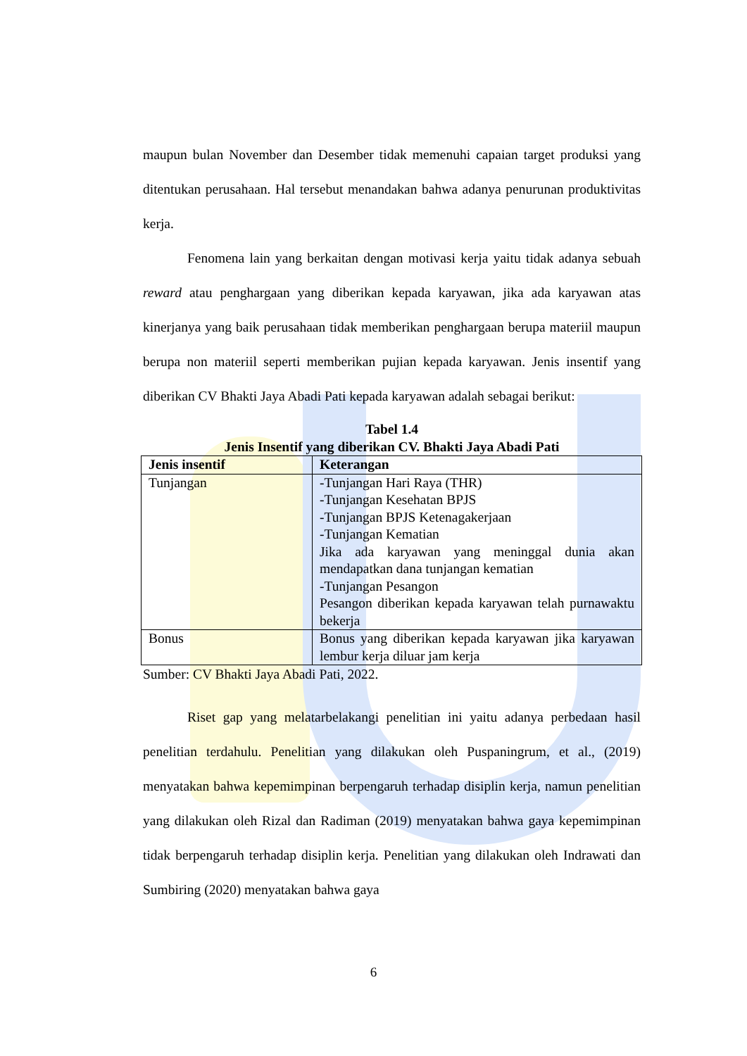maupun bulan November dan Desember tidak memenuhi capaian target produksi yang ditentukan perusahaan. Hal tersebut menandakan bahwa adanya penurunan produktivitas kerja.
Fenomena lain yang berkaitan dengan motivasi kerja yaitu tidak adanya sebuah reward atau penghargaan yang diberikan kepada karyawan, jika ada karyawan atas kinerjanya yang baik perusahaan tidak memberikan penghargaan berupa materiil maupun berupa non materiil seperti memberikan pujian kepada karyawan. Jenis insentif yang diberikan CV Bhakti Jaya Abadi Pati kepada karyawan adalah sebagai berikut:
Tabel 1.4
Jenis Insentif yang diberikan CV. Bhakti Jaya Abadi Pati
| Jenis insentif | Keterangan |
| --- | --- |
| Tunjangan | -Tunjangan Hari Raya (THR) -Tunjangan Kesehatan BPJS -Tunjangan BPJS Ketenagakerjaan -Tunjangan Kematian Jika ada karyawan yang meninggal dunia akan mendapatkan dana tunjangan kematian -Tunjangan Pesangon Pesangon diberikan kepada karyawan telah purnawaktu bekerja |
| Bonus | Bonus yang diberikan kepada karyawan jika karyawan lembur kerja diluar jam kerja |
Sumber: CV Bhakti Jaya Abadi Pati, 2022.
Riset gap yang melatarbelakangi penelitian ini yaitu adanya perbedaan hasil penelitian terdahulu. Penelitian yang dilakukan oleh Puspaningrum, et al., (2019) menyatakan bahwa kepemimpinan berpengaruh terhadap disiplin kerja, namun penelitian yang dilakukan oleh Rizal dan Radiman (2019) menyatakan bahwa gaya kepemimpinan tidak berpengaruh terhadap disiplin kerja. Penelitian yang dilakukan oleh Indrawati dan Sumbiring (2020) menyatakan bahwa gaya
6